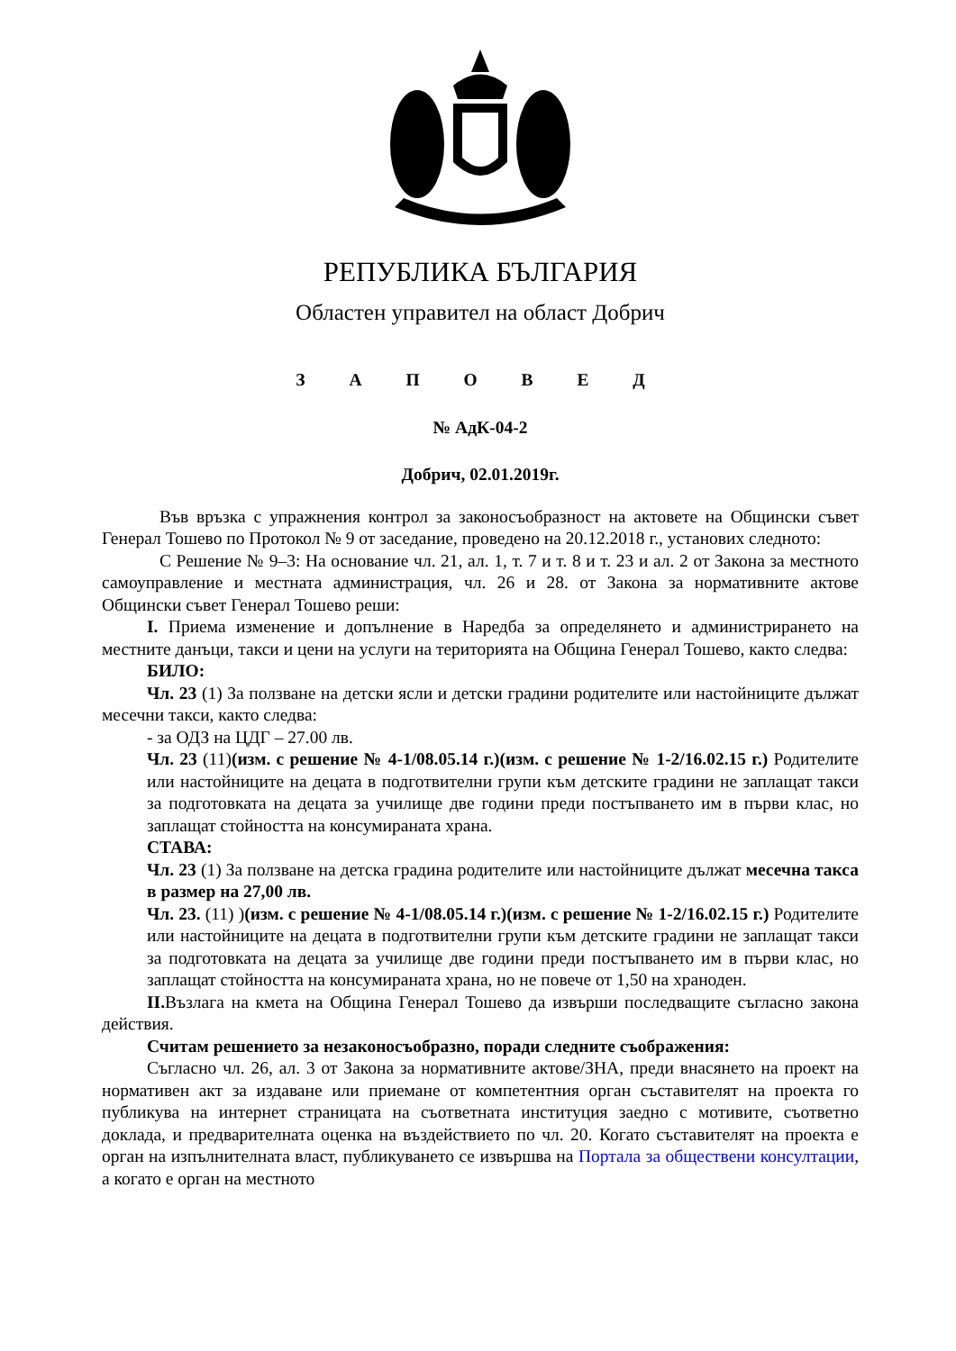РЕПУБЛИКА БЪЛГАРИЯ
Областен управител на област Добрич
З А П О В Е Д
№ АдК-04-2
Добрич, 02.01.2019г.
Във връзка с упражнения контрол за законосъобразност на актовете на Общински съвет Генерал Тошево по Протокол № 9 от заседание, проведено на 20.12.2018 г., установих следното:
С Решение № 9–3: На основание чл. 21, ал. 1, т. 7 и т. 8 и т. 23 и ал. 2 от Закона за местното самоуправление и местната администрация, чл. 26 и 28. от Закона за нормативните актове Общински съвет Генерал Тошево реши:
I. Приема изменение и допълнение в Наредба за определянето и администрирането на местните данъци, такси и цени на услуги на територията на Община Генерал Тошево, както следва:
БИЛО:
Чл. 23 (1) За ползване на детски ясли и детски градини родителите или настойниците дължат месечни такси, както следва:
- за ОДЗ на ЦДГ – 27.00 лв.
Чл. 23 (11)(изм. с решение № 4-1/08.05.14 г.)(изм. с решение № 1-2/16.02.15 г.) Родителите или настойниците на децата в подготвителни групи към детските градини не заплащат такси за подготовката на децата за училище две години преди постъпването им в първи клас, но заплащат стойността на консумираната храна.
СТАВА:
Чл. 23 (1) За ползване на детска градина родителите или настойниците дължат месечна такса в размер на 27,00 лв.
Чл. 23. (11) )(изм. с решение № 4-1/08.05.14 г.)(изм. с решение № 1-2/16.02.15 г.) Родителите или настойниците на децата в подготвителни групи към детските градини не заплащат такси за подготовката на децата за училище две години преди постъпването им в първи клас, но заплащат стойността на консумираната храна, но не повече от 1,50 на храноден.
II. Възлага на кмета на Община Генерал Тошево да извърши последващите съгласно закона действия.
Считам решението за незаконосъобразно, поради следните съображения:
Съгласно чл. 26, ал. 3 от Закона за нормативните актове/ЗНА, преди внасянето на проект на нормативен акт за издаване или приемане от компетентния орган съставителят на проекта го публикува на интернет страницата на съответната институция заедно с мотивите, съответно доклада, и предварителната оценка на въздействието по чл. 20. Когато съставителят на проекта е орган на изпълнителната власт, публикуването се извършва на Портала за обществени консултации, а когато е орган на местното